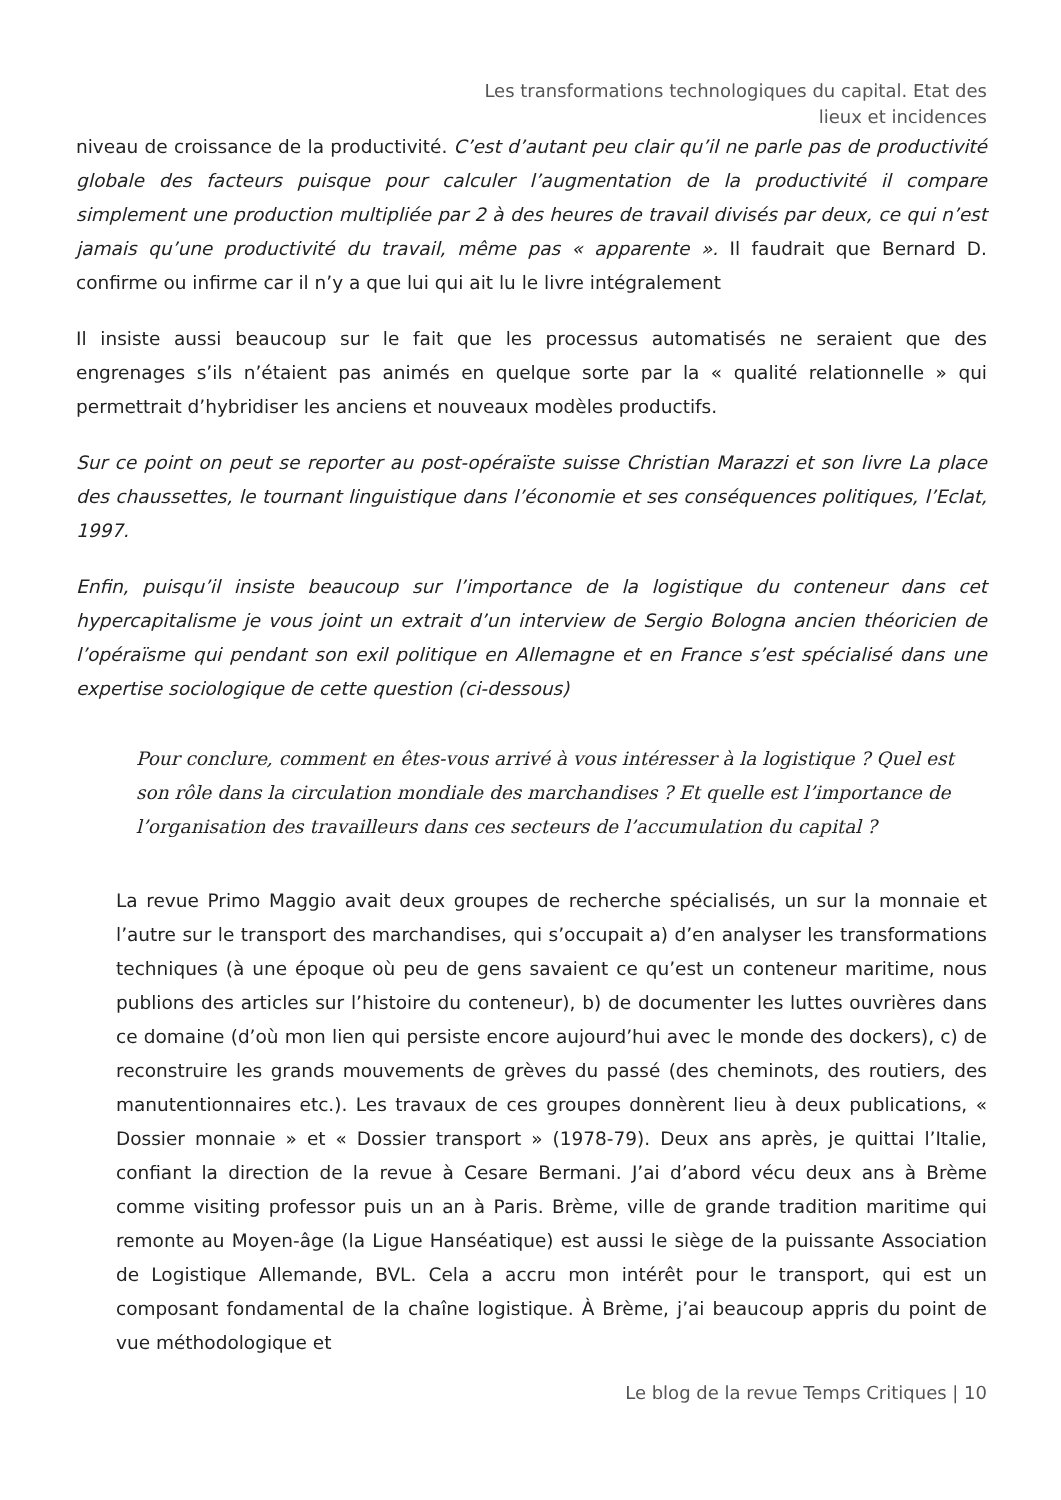Les transformations technologiques du capital. Etat des lieux et incidences
niveau de croissance de la productivité. C’est d’autant peu clair qu’il ne parle pas de productivité globale des facteurs puisque pour calculer l’augmentation de la productivité il compare simplement une production multipliée par 2 à des heures de travail divisés par deux, ce qui n’est jamais qu’une productivité du travail, même pas « apparente ». Il faudrait que Bernard D. confirme ou infirme car il n’y a que lui qui ait lu le livre intégralement
Il insiste aussi beaucoup sur le fait que les processus automatisés ne seraient que des engrenages s’ils n’étaient pas animés en quelque sorte par la « qualité relationnelle » qui permettrait d’hybridiser les anciens et nouveaux modèles productifs.
Sur ce point on peut se reporter au post-opéraïste suisse Christian Marazzi et son livre La place des chaussettes, le tournant linguistique dans l’économie et ses conséquences politiques, l’Eclat, 1997.
Enfin, puisqu’il insiste beaucoup sur l’importance de la logistique du conteneur dans cet hypercapitalisme je vous joint un extrait d’un interview de Sergio Bologna ancien théoricien de l’opéraïsme qui pendant son exil politique en Allemagne et en France s’est spécialisé dans une expertise sociologique de cette question (ci-dessous)
Pour conclure, comment en êtes-vous arrivé à vous intéresser à la logistique ? Quel est son rôle dans la circulation mondiale des marchandises ? Et quelle est l’importance de l’organisation des travailleurs dans ces secteurs de l’accumulation du capital ?
La revue Primo Maggio avait deux groupes de recherche spécialisés, un sur la monnaie et l’autre sur le transport des marchandises, qui s’occupait a) d’en analyser les transformations techniques (à une époque où peu de gens savaient ce qu’est un conteneur maritime, nous publions des articles sur l’histoire du conteneur), b) de documenter les luttes ouvrières dans ce domaine (d’où mon lien qui persiste encore aujourd’hui avec le monde des dockers), c) de reconstruire les grands mouvements de grèves du passé (des cheminots, des routiers, des manutentionnaires etc.). Les travaux de ces groupes donnèrent lieu à deux publications, « Dossier monnaie » et « Dossier transport » (1978-79). Deux ans après, je quittai l’Italie, confiant la direction de la revue à Cesare Bermani. J’ai d’abord vécu deux ans à Brème comme visiting professor puis un an à Paris. Brème, ville de grande tradition maritime qui remonte au Moyen-âge (la Ligue Hanséatique) est aussi le siège de la puissante Association de Logistique Allemande, BVL. Cela a accru mon intérêt pour le transport, qui est un composant fondamental de la chaîne logistique. À Brème, j’ai beaucoup appris du point de vue méthodologique et
Le blog de la revue Temps Critiques | 10